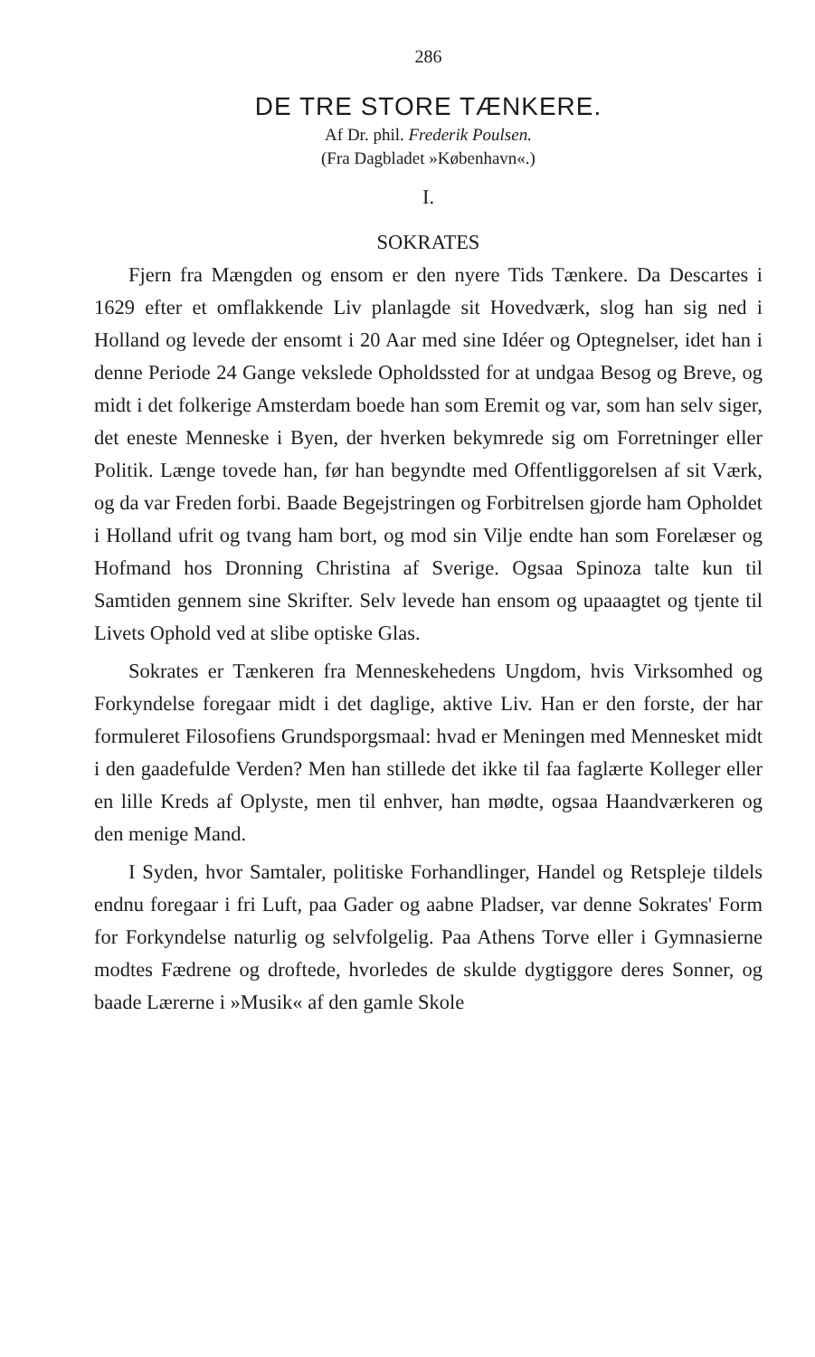286
DE TRE STORE TÆNKERE.
Af Dr. phil. Frederik Poulsen.
(Fra Dagbladet »København«.)
I.
SOKRATES
Fjern fra Mængden og ensom er den nyere Tids Tænkere. Da Descartes i 1629 efter et omflakkende Liv planlagde sit Hovedværk, slog han sig ned i Holland og levede der ensomt i 20 Aar med sine Idéer og Optegnelser, idet han i denne Periode 24 Gange vekslede Opholdssted for at undgaa Besog og Breve, og midt i det folkerige Amsterdam boede han som Eremit og var, som han selv siger, det eneste Menneske i Byen, der hverken bekymrede sig om Forretninger eller Politik. Længe tovede han, før han begyndte med Offentliggorelsen af sit Værk, og da var Freden forbi. Baade Begejstringen og Forbitrelsen gjorde ham Opholdet i Holland ufrit og tvang ham bort, og mod sin Vilje endte han som Forelæser og Hofmand hos Dronning Christina af Sverige. Ogsaa Spinoza talte kun til Samtiden gennem sine Skrifter. Selv levede han ensom og upaaagtet og tjente til Livets Ophold ved at slibe optiske Glas.
Sokrates er Tænkeren fra Menneskehedens Ungdom, hvis Virksomhed og Forkyndelse foregaar midt i det daglige, aktive Liv. Han er den forste, der har formuleret Filosofiens Grundsporgsmaal: hvad er Meningen med Mennesket midt i den gaadefulde Verden? Men han stillede det ikke til faa faglærte Kolleger eller en lille Kreds af Oplyste, men til enhver, han mødte, ogsaa Haandværkeren og den menige Mand.
I Syden, hvor Samtaler, politiske Forhandlinger, Handel og Retspleje tildels endnu foregaar i fri Luft, paa Gader og aabne Pladser, var denne Sokrates' Form for Forkyndelse naturlig og selvfolgelig. Paa Athens Torve eller i Gymnasierne modtes Fædrene og droftede, hvorledes de skulde dygtiggore deres Sonner, og baade Lærerne i »Musik« af den gamle Skole